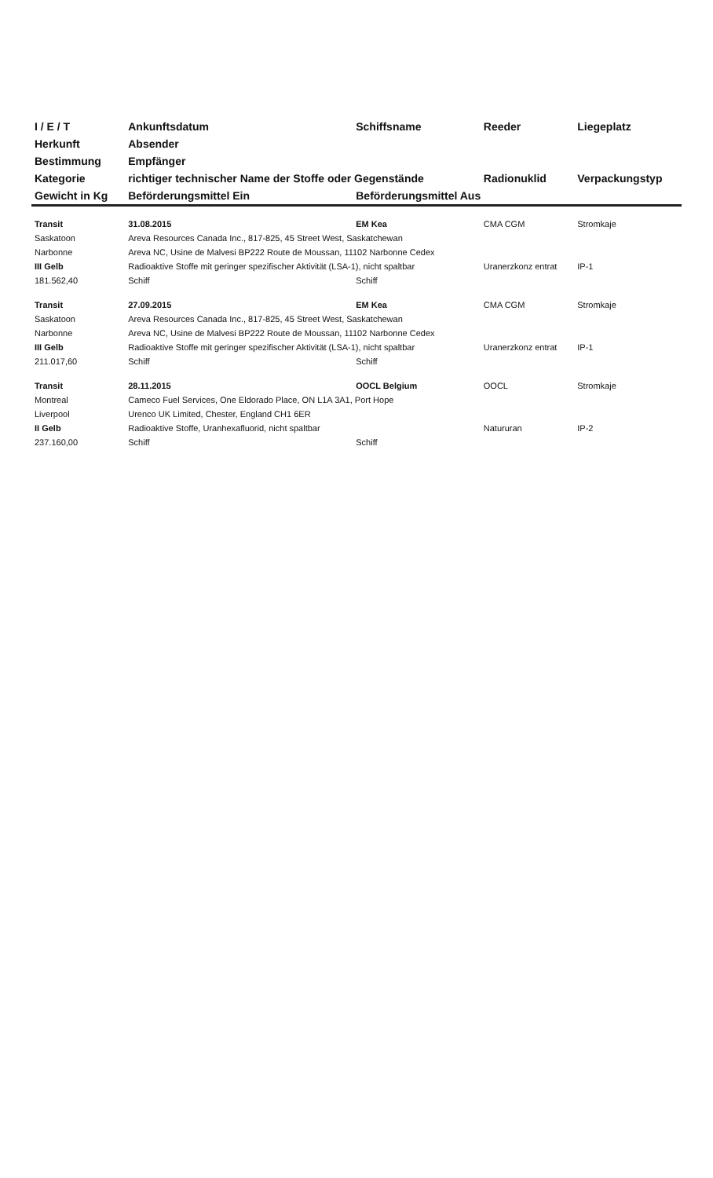| I / E / T | Ankunftsdatum | Schiffsname | Reeder | Liegeplatz |
| --- | --- | --- | --- | --- |
| Herkunft | Absender | | | |
| Bestimmung | Empfänger | | | |
| Kategorie | richtiger technischer Name der Stoffe oder Gegenstände | | Radionuklid | Verpackungstyp |
| Gewicht in Kg | Beförderungsmittel Ein | Beförderungsmittel Aus | | |
| Transit | 31.08.2015 | EM Kea | CMA CGM | Stromkaje |
| Saskatoon | Areva Resources Canada Inc., 817-825, 45 Street West, Saskatchewan | | | |
| Narbonne | Areva NC, Usine de Malvesi BP222 Route de Moussan, 11102 Narbonne Cedex | | | |
| III Gelb | Radioaktive Stoffe mit geringer spezifischer Aktivität (LSA-1), nicht spaltbar | | Uranerzkonz entrat | IP-1 |
| 181.562,40 | Schiff | Schiff | | |
| Transit | 27.09.2015 | EM Kea | CMA CGM | Stromkaje |
| Saskatoon | Areva Resources Canada Inc., 817-825, 45 Street West, Saskatchewan | | | |
| Narbonne | Areva NC, Usine de Malvesi BP222 Route de Moussan, 11102 Narbonne Cedex | | | |
| III Gelb | Radioaktive Stoffe mit geringer spezifischer Aktivität (LSA-1), nicht spaltbar | | Uranerzkonz entrat | IP-1 |
| 211.017,60 | Schiff | Schiff | | |
| Transit | 28.11.2015 | OOCL Belgium | OOCL | Stromkaje |
| Montreal | Cameco Fuel Services, One Eldorado Place, ON L1A 3A1, Port Hope | | | |
| Liverpool | Urenco UK Limited, Chester, England CH1 6ER | | | |
| II Gelb | Radioaktive Stoffe, Uranhexafluorid, nicht spaltbar | | Natururan | IP-2 |
| 237.160,00 | Schiff | Schiff | | |